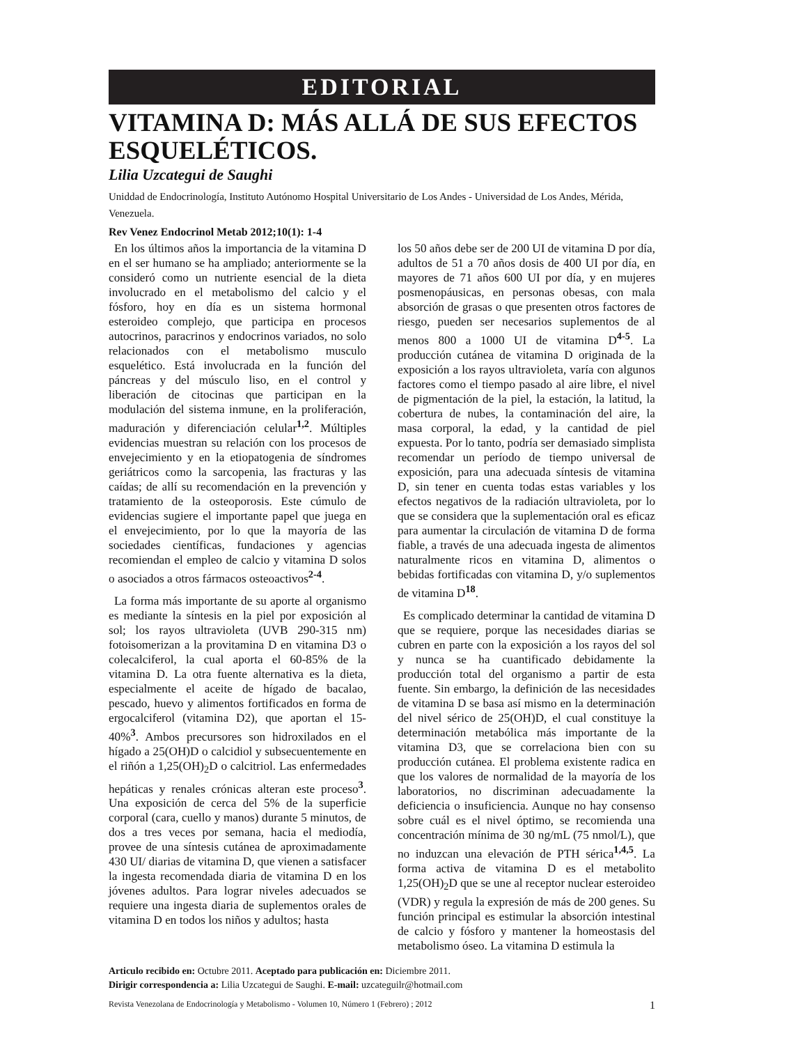EDITORIAL
VITAMINA D: MÁS ALLÁ DE SUS EFECTOS ESQUELÉTICOS.
Lilia Uzcategui de Saughi
Uniddad de Endocrinología, Instituto Autónomo Hospital Universitario de Los Andes - Universidad de Los Andes, Mérida, Venezuela.
Rev Venez Endocrinol Metab 2012;10(1): 1-4
En los últimos años la importancia de la vitamina D en el ser humano se ha ampliado; anteriormente se la consideró como un nutriente esencial de la dieta involucrado en el metabolismo del calcio y el fósforo, hoy en día es un sistema hormonal esteroideo complejo, que participa en procesos autocrinos, paracrinos y endocrinos variados, no solo relacionados con el metabolismo musculo esquelético. Está involucrada en la función del páncreas y del músculo liso, en el control y liberación de citocinas que participan en la modulación del sistema inmune, en la proliferación, maduración y diferenciación celular<sup>1,2</sup>. Múltiples evidencias muestran su relación con los procesos de envejecimiento y en la etiopatogenia de síndromes geriátricos como la sarcopenia, las fracturas y las caídas; de allí su recomendación en la prevención y tratamiento de la osteoporosis. Este cúmulo de evidencias sugiere el importante papel que juega en el envejecimiento, por lo que la mayoría de las sociedades científicas, fundaciones y agencias recomiendan el empleo de calcio y vitamina D solos o asociados a otros fármacos osteoactivos<sup>2-4</sup>.
La forma más importante de su aporte al organismo es mediante la síntesis en la piel por exposición al sol; los rayos ultravioleta (UVB 290-315 nm) fotoisomerizan a la provitamina D en vitamina D3 o colecalciferol, la cual aporta el 60-85% de la vitamina D. La otra fuente alternativa es la dieta, especialmente el aceite de hígado de bacalao, pescado, huevo y alimentos fortificados en forma de ergocalciferol (vitamina D2), que aportan el 15-40%<sup>3</sup>. Ambos precursores son hidroxilados en el hígado a 25(OH)D o calcidiol y subsecuentemente en el riñón a 1,25(OH)<sub>2</sub>D o calcitriol. Las enfermedades hepáticas y renales crónicas alteran este proceso<sup>3</sup>. Una exposición de cerca del 5% de la superficie corporal (cara, cuello y manos) durante 5 minutos, de dos a tres veces por semana, hacia el mediodía, provee de una síntesis cutánea de aproximadamente 430 UI/ diarias de vitamina D, que vienen a satisfacer la ingesta recomendada diaria de vitamina D en los jóvenes adultos. Para lograr niveles adecuados se requiere una ingesta diaria de suplementos orales de vitamina D en todos los niños y adultos; hasta
los 50 años debe ser de 200 UI de vitamina D por día, adultos de 51 a 70 años dosis de 400 UI por día, en mayores de 71 años 600 UI por día, y en mujeres posmenopáusicas, en personas obesas, con mala absorción de grasas o que presenten otros factores de riesgo, pueden ser necesarios suplementos de al menos 800 a 1000 UI de vitamina D<sup>4-5</sup>. La producción cutánea de vitamina D originada de la exposición a los rayos ultravioleta, varía con algunos factores como el tiempo pasado al aire libre, el nivel de pigmentación de la piel, la estación, la latitud, la cobertura de nubes, la contaminación del aire, la masa corporal, la edad, y la cantidad de piel expuesta. Por lo tanto, podría ser demasiado simplista recomendar un período de tiempo universal de exposición, para una adecuada síntesis de vitamina D, sin tener en cuenta todas estas variables y los efectos negativos de la radiación ultravioleta, por lo que se considera que la suplementación oral es eficaz para aumentar la circulación de vitamina D de forma fiable, a través de una adecuada ingesta de alimentos naturalmente ricos en vitamina D, alimentos o bebidas fortificadas con vitamina D, y/o suplementos de vitamina D<sup>18</sup>.
Es complicado determinar la cantidad de vitamina D que se requiere, porque las necesidades diarias se cubren en parte con la exposición a los rayos del sol y nunca se ha cuantificado debidamente la producción total del organismo a partir de esta fuente. Sin embargo, la definición de las necesidades de vitamina D se basa así mismo en la determinación del nivel sérico de 25(OH)D, el cual constituye la determinación metabólica más importante de la vitamina D3, que se correlaciona bien con su producción cutánea. El problema existente radica en que los valores de normalidad de la mayoría de los laboratorios, no discriminan adecuadamente la deficiencia o insuficiencia. Aunque no hay consenso sobre cuál es el nivel óptimo, se recomienda una concentración mínima de 30 ng/mL (75 nmol/L), que no induzcan una elevación de PTH sérica<sup>1,4,5</sup>. La forma activa de vitamina D es el metabolito 1,25(OH)<sub>2</sub>D que se une al receptor nuclear esteroideo (VDR) y regula la expresión de más de 200 genes. Su función principal es estimular la absorción intestinal de calcio y fósforo y mantener la homeostasis del metabolismo óseo. La vitamina D estimula la
Articulo recibido en: Octubre 2011. Aceptado para publicación en: Diciembre 2011.
Dirigir correspondencia a: Lilia Uzcategui de Saughi. E-mail: uzcateguilr@hotmail.com
Revista Venezolana de Endocrinología y Metabolismo - Volumen 10, Número 1 (Febrero) ; 2012 1